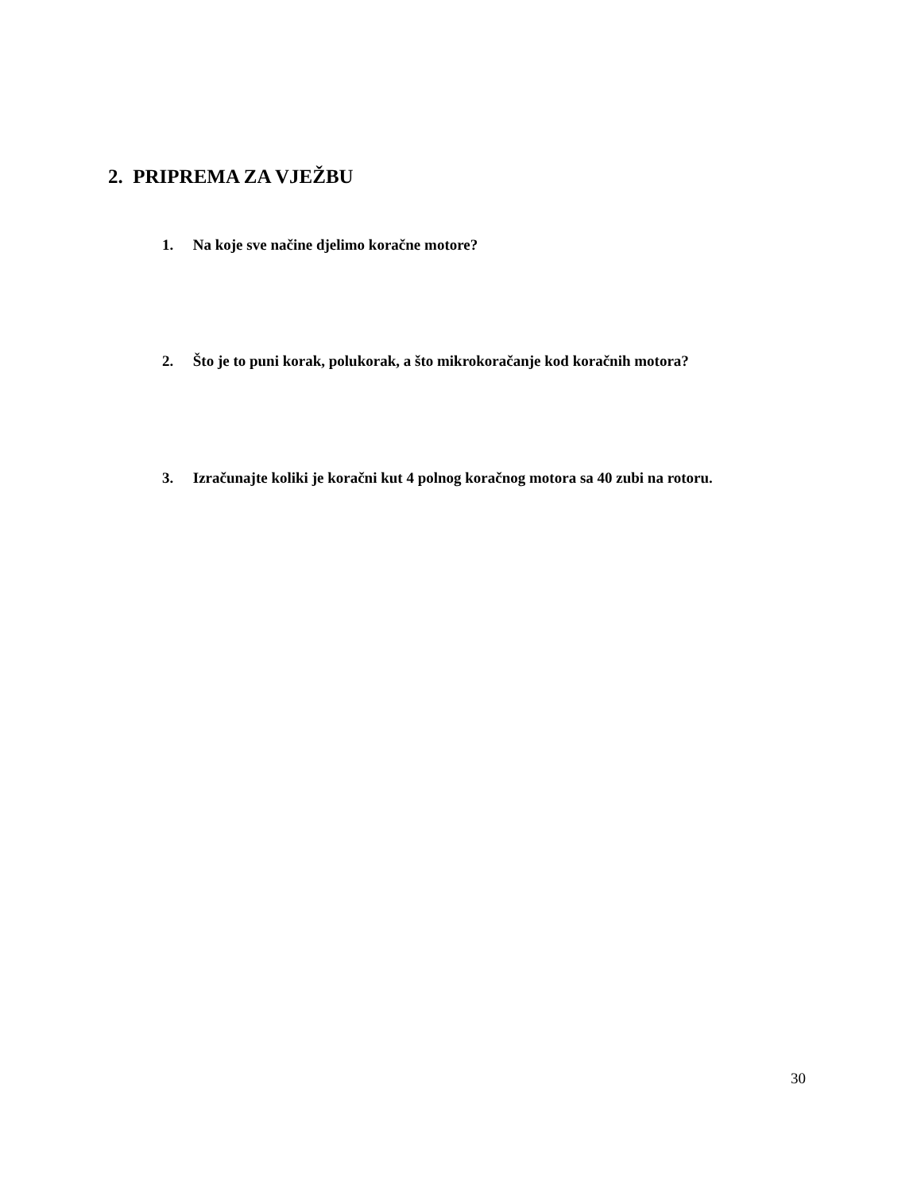2. PRIPREMA ZA VJEŽBU
1. Na koje sve načine djelimo koračne motore?
2. Što je to puni korak, polukorak, a što mikrokoračanje kod koračnih motora?
3. Izračunajte koliki je koračni kut 4 polnog koračnog motora sa 40 zubi na rotoru.
30